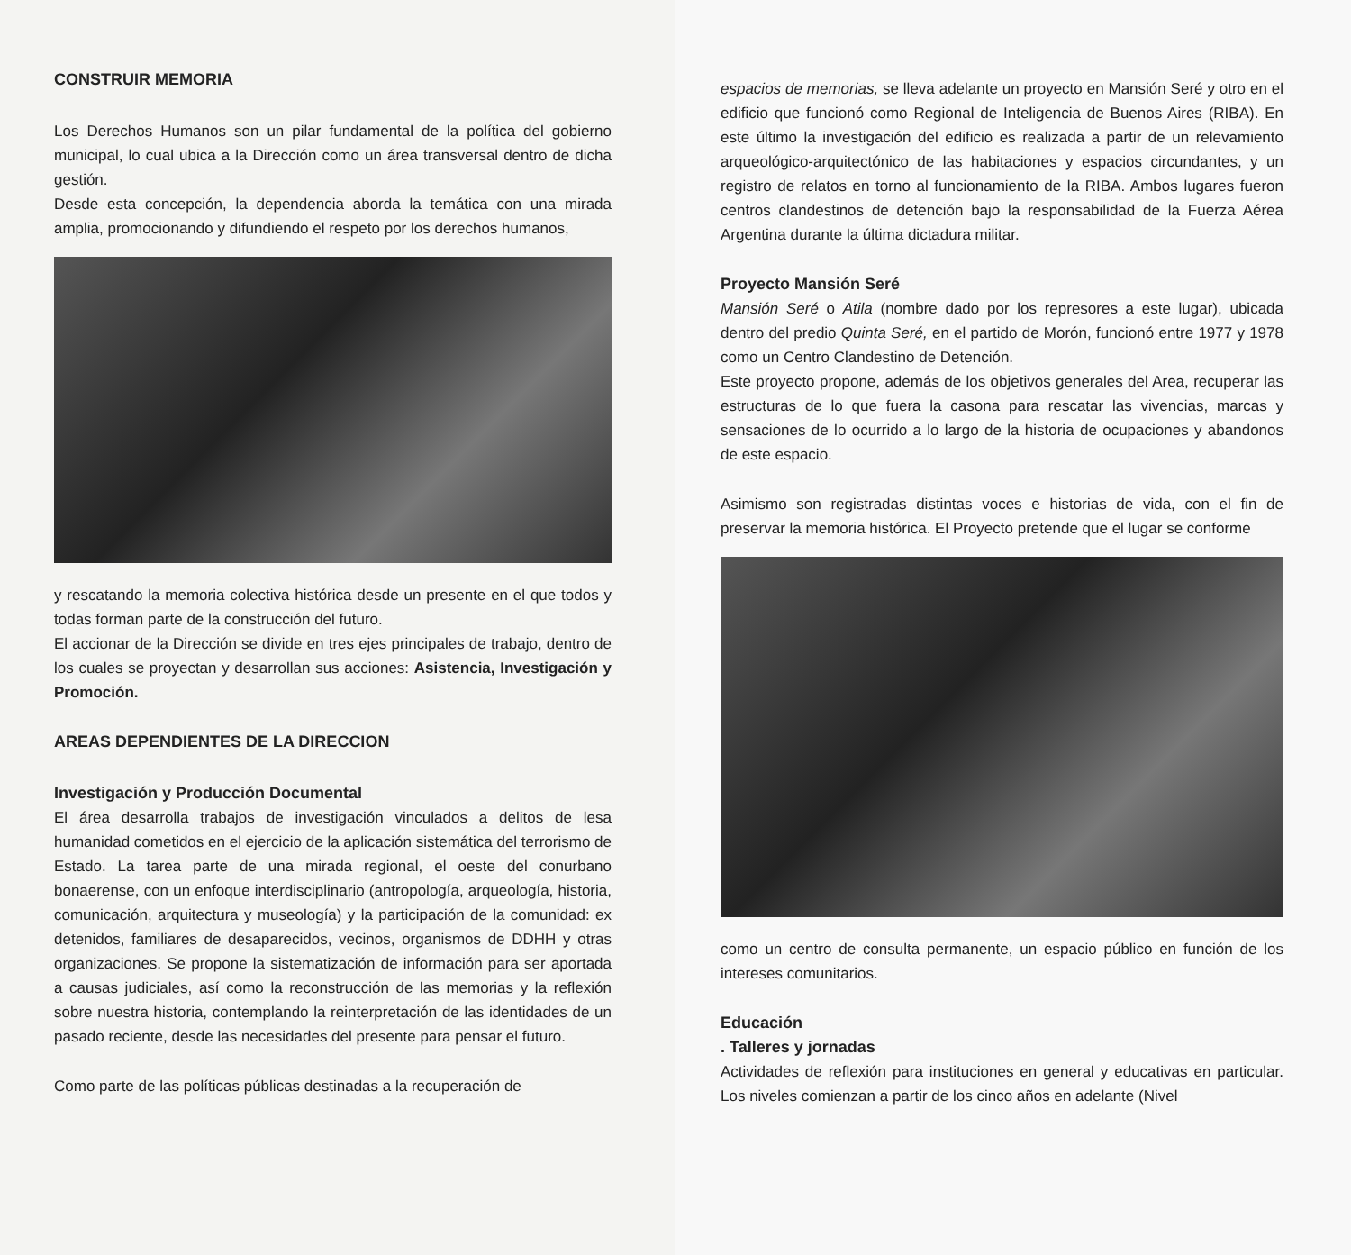CONSTRUIR MEMORIA
Los Derechos Humanos son un pilar fundamental de la política del gobierno municipal, lo cual ubica a la Dirección como un área transversal dentro de dicha gestión.
Desde esta concepción, la dependencia aborda la temática con una mirada amplia, promocionando y difundiendo el respeto por los derechos humanos,
y rescatando la memoria colectiva histórica desde un presente en el que todos y todas forman parte de la construcción del futuro.
El accionar de la Dirección se divide en tres ejes principales de trabajo, dentro de los cuales se proyectan y desarrollan sus acciones: Asistencia, Investigación y Promoción.
AREAS DEPENDIENTES DE LA DIRECCION
Investigación y Producción Documental
El área desarrolla trabajos de investigación vinculados a delitos de lesa humanidad cometidos en el ejercicio de la aplicación sistemática del terrorismo de Estado. La tarea parte de una mirada regional, el oeste del conurbano bonaerense, con un enfoque interdisciplinario (antropología, arqueología, historia, comunicación, arquitectura y museología) y la participación de la comunidad: ex detenidos, familiares de desaparecidos, vecinos, organismos de DDHH y otras organizaciones. Se propone la sistematización de información para ser aportada a causas judiciales, así como la reconstrucción de las memorias y la reflexión sobre nuestra historia, contemplando la reinterpretación de las identidades de un pasado reciente, desde las necesidades del presente para pensar el futuro.
Como parte de las políticas públicas destinadas a la recuperación de
espacios de memorias, se lleva adelante un proyecto en Mansión Seré y otro en el edificio que funcionó como Regional de Inteligencia de Buenos Aires (RIBA). En este último la investigación del edificio es realizada a partir de un relevamiento arqueológico-arquitectónico de las habitaciones y espacios circundantes, y un registro de relatos en torno al funcionamiento de la RIBA. Ambos lugares fueron centros clandestinos de detención bajo la responsabilidad de la Fuerza Aérea Argentina durante la última dictadura militar.
Proyecto Mansión Seré
Mansión Seré o Atila (nombre dado por los represores a este lugar), ubicada dentro del predio Quinta Seré, en el partido de Morón, funcionó entre 1977 y 1978 como un Centro Clandestino de Detención.
Este proyecto propone, además de los objetivos generales del Area, recuperar las estructuras de lo que fuera la casona para rescatar las vivencias, marcas y sensaciones de lo ocurrido a lo largo de la historia de ocupaciones y abandonos de este espacio.
Asimismo son registradas distintas voces e historias de vida, con el fin de preservar la memoria histórica. El Proyecto pretende que el lugar se conforme
como un centro de consulta permanente, un espacio público en función de los intereses comunitarios.
Educación
. Talleres y jornadas
Actividades de reflexión para instituciones en general y educativas en particular. Los niveles comienzan a partir de los cinco años en adelante (Nivel